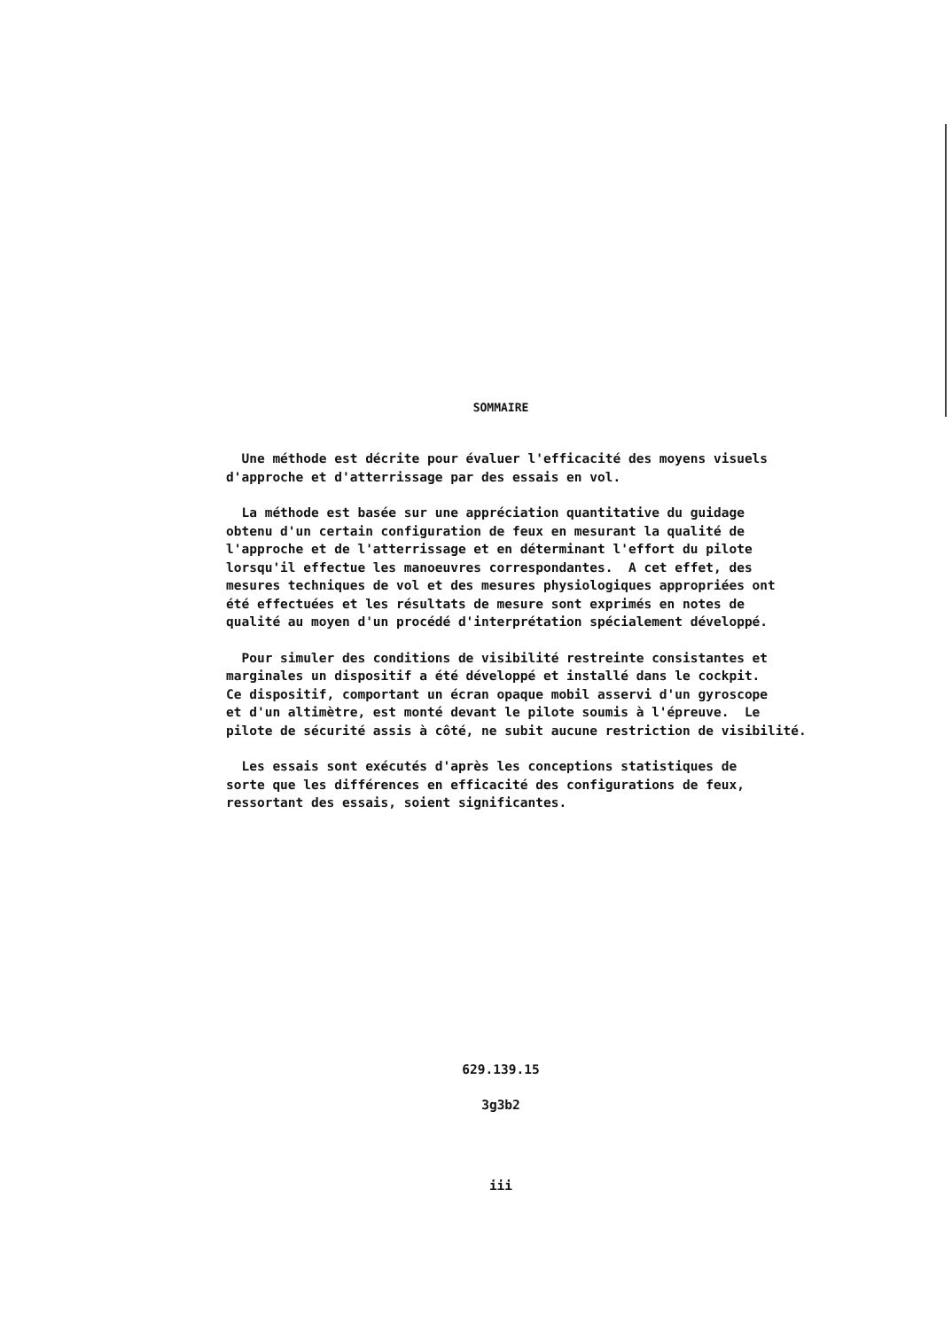SOMMAIRE
Une méthode est décrite pour évaluer l'efficacité des moyens visuels d'approche et d'atterrissage par des essais en vol.
La méthode est basée sur une appréciation quantitative du guidage obtenu d'un certain configuration de feux en mesurant la qualité de l'approche et de l'atterrissage et en déterminant l'effort du pilote lorsqu'il effectue les manoeuvres correspondantes. A cet effet, des mesures techniques de vol et des mesures physiologiques appropriées ont été effectuées et les résultats de mesure sont exprimés en notes de qualité au moyen d'un procédé d'interprétation spécialement développé.
Pour simuler des conditions de visibilité restreinte consistantes et marginales un dispositif a été développé et installé dans le cockpit. Ce dispositif, comportant un écran opaque mobil asservi d'un gyroscope et d'un altimètre, est monté devant le pilote soumis à l'épreuve. Le pilote de sécurité assis à côté, ne subit aucune restriction de visibilité.
Les essais sont exécutés d'après les conceptions statistiques de sorte que les différences en efficacité des configurations de feux, ressortant des essais, soient significantes.
629.139.15
3g3b2
iii